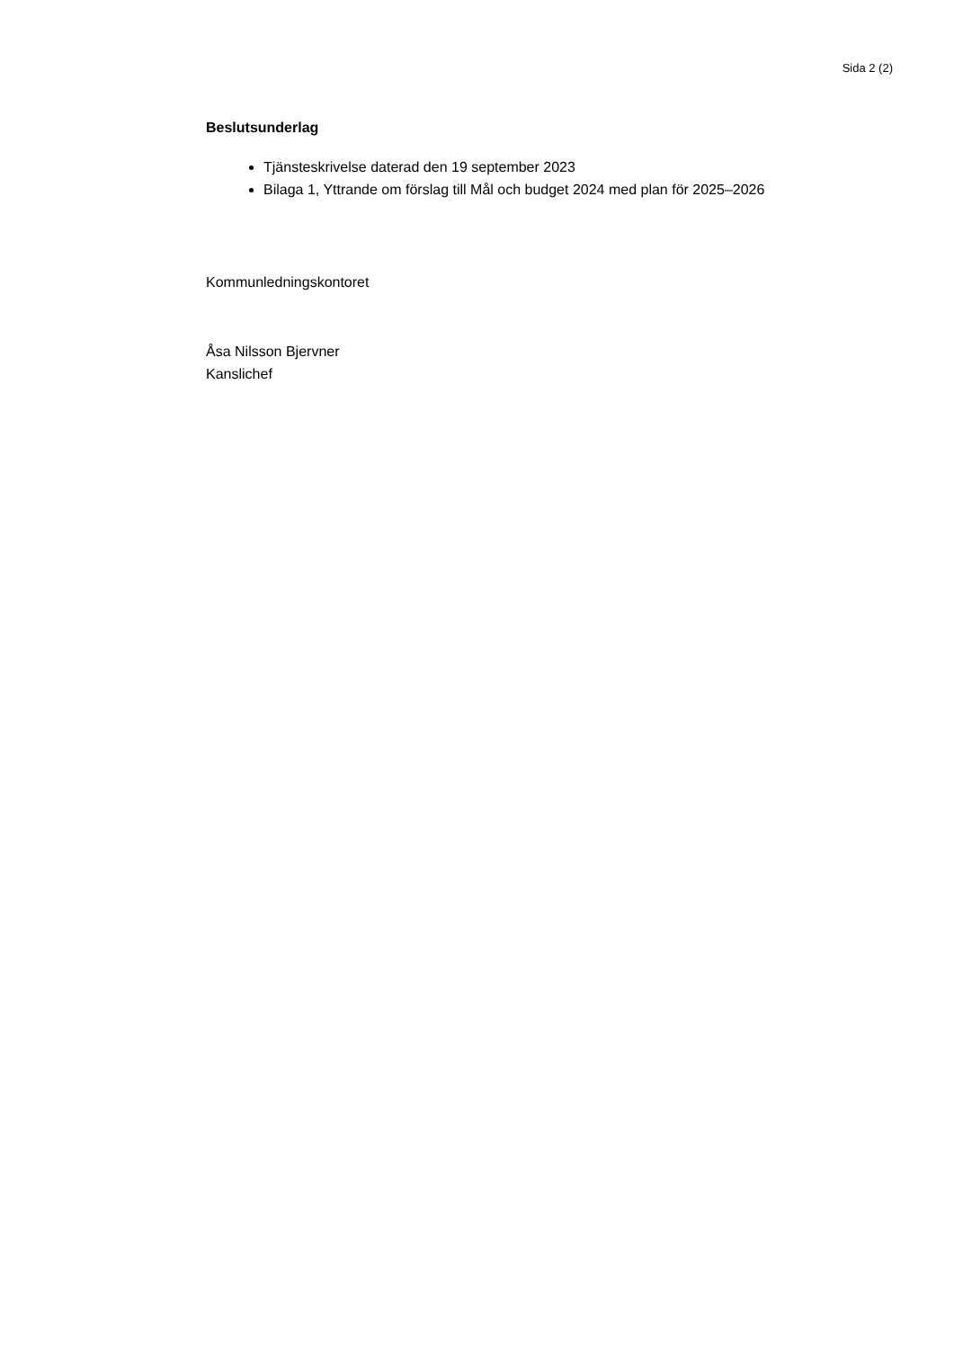Sida 2 (2)
Beslutsunderlag
Tjänsteskrivelse daterad den 19 september 2023
Bilaga 1, Yttrande om förslag till Mål och budget 2024 med plan för 2025–2026
Kommunledningskontoret
Åsa Nilsson Bjervner
Kanslichef